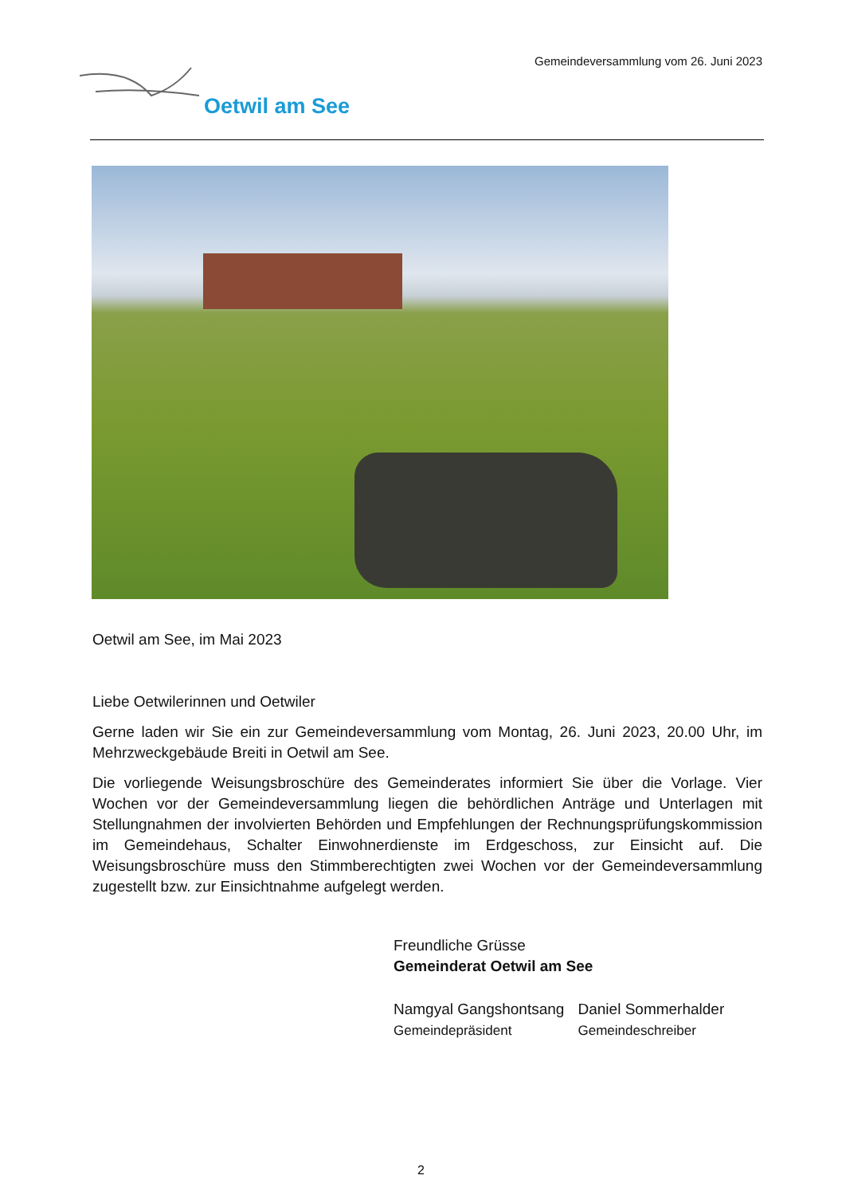Gemeindeversammlung vom 26. Juni 2023
Oetwil am See
Oetwil am See, im Mai 2023
Liebe Oetwilerinnen und Oetwiler
Gerne laden wir Sie ein zur Gemeindeversammlung vom Montag, 26. Juni 2023, 20.00 Uhr, im Mehrzweckgebäude Breiti in Oetwil am See.
Die vorliegende Weisungsbroschüre des Gemeinderates informiert Sie über die Vorlage. Vier Wochen vor der Gemeindeversammlung liegen die behördlichen Anträge und Unterlagen mit Stellungnahmen der involvierten Behörden und Empfehlungen der Rechnungsprüfungskommission im Gemeindehaus, Schalter Einwohnerdienste im Erdgeschoss, zur Einsicht auf. Die Weisungsbroschüre muss den Stimmberechtigten zwei Wochen vor der Gemeindeversammlung zugestellt bzw. zur Einsichtnahme aufgelegt werden.
Freundliche Grüsse
Gemeinderat Oetwil am See
Namgyal Gangshontsang
Gemeindepräsident
Daniel Sommerhalder
Gemeindeschreiber
2